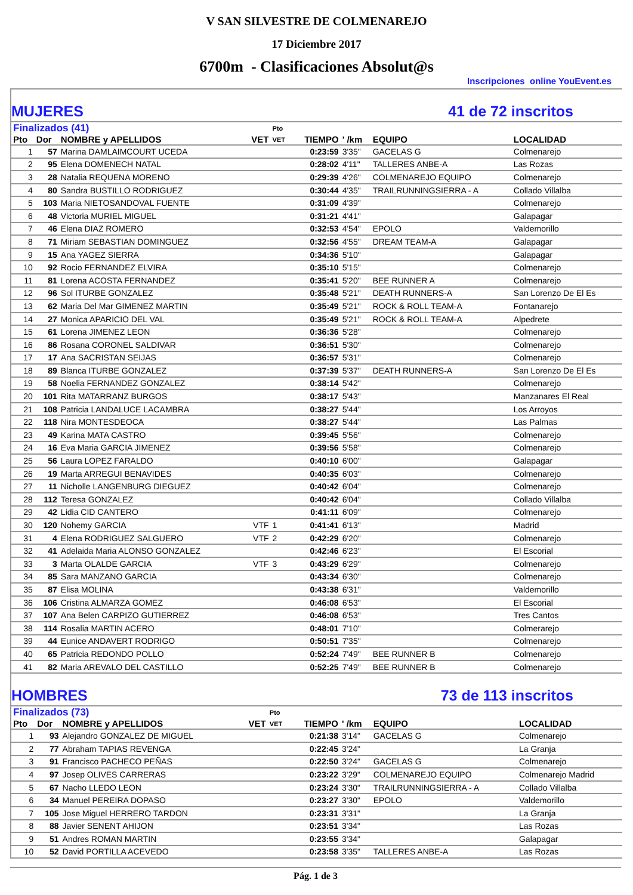V SAN SILVESTRE DE COLMENAREJO
17 Diciembre 2017
6700m - Clasificaciones Absolut@s
Inscripciones online YouEvent.es
MUJERES 41 de 72 inscritos
| Finalizados (41) | | | | Pto | | | | |
| --- | --- | --- | --- | --- | --- | --- | --- | --- |
| Pto | Dor | NOMBRE y APELLIDOS | VET | VET | TIEMPO | ' /km | EQUIPO | LOCALIDAD |
| 1 | 57 | Marina DAMLAIMCOURT UCEDA | | | 0:23:59 | 3'35" | GACELAS G | Colmenarejo |
| 2 | 95 | Elena DOMENECH NATAL | | | 0:28:02 | 4'11" | TALLERES ANBE-A | Las Rozas |
| 3 | 28 | Natalia REQUENA MORENO | | | 0:29:39 | 4'26" | COLMENAREJO EQUIPO | Colmenarejo |
| 4 | 80 | Sandra BUSTILLO RODRIGUEZ | | | 0:30:44 | 4'35" | TRAILRUNNINGSIERRA - A | Collado Villalba |
| 5 | 103 | Maria NIETOSANDOVAL FUENTE | | | 0:31:09 | 4'39" | | Colmenarejo |
| 6 | 48 | Victoria MURIEL MIGUEL | | | 0:31:21 | 4'41" | | Galapagar |
| 7 | 46 | Elena DIAZ ROMERO | | | 0:32:53 | 4'54" | EPOLO | Valdemorillo |
| 8 | 71 | Miriam SEBASTIAN DOMINGUEZ | | | 0:32:56 | 4'55" | DREAM TEAM-A | Galapagar |
| 9 | 15 | Ana YAGEZ SIERRA | | | 0:34:36 | 5'10" | | Galapagar |
| 10 | 92 | Rocio FERNANDEZ ELVIRA | | | 0:35:10 | 5'15" | | Colmenarejo |
| 11 | 81 | Lorena ACOSTA FERNANDEZ | | | 0:35:41 | 5'20" | BEE RUNNER A | Colmenarejo |
| 12 | 96 | Sol ITURBE GONZALEZ | | | 0:35:48 | 5'21" | DEATH RUNNERS-A | San Lorenzo De El Es |
| 13 | 62 | Maria Del Mar GIMENEZ MARTIN | | | 0:35:49 | 5'21" | ROCK & ROLL TEAM-A | Fontanarejo |
| 14 | 27 | Monica APARICIO DEL VAL | | | 0:35:49 | 5'21" | ROCK & ROLL TEAM-A | Alpedrete |
| 15 | 61 | Lorena JIMENEZ LEON | | | 0:36:36 | 5'28" | | Colmenarejo |
| 16 | 86 | Rosana CORONEL SALDIVAR | | | 0:36:51 | 5'30" | | Colmenarejo |
| 17 | 17 | Ana SACRISTAN SEIJAS | | | 0:36:57 | 5'31" | | Colmenarejo |
| 18 | 89 | Blanca ITURBE GONZALEZ | | | 0:37:39 | 5'37" | DEATH RUNNERS-A | San Lorenzo De El Es |
| 19 | 58 | Noelia FERNANDEZ GONZALEZ | | | 0:38:14 | 5'42" | | Colmenarejo |
| 20 | 101 | Rita MATARRANZ BURGOS | | | 0:38:17 | 5'43" | | Manzanares El Real |
| 21 | 108 | Patricia LANDALUCE LACAMBRA | | | 0:38:27 | 5'44" | | Los Arroyos |
| 22 | 118 | Nira MONTESDEOCA | | | 0:38:27 | 5'44" | | Las Palmas |
| 23 | 49 | Karina MATA CASTRO | | | 0:39:45 | 5'56" | | Colmenarejo |
| 24 | 16 | Eva Maria GARCIA JIMENEZ | | | 0:39:56 | 5'58" | | Colmenarejo |
| 25 | 56 | Laura LOPEZ FARALDO | | | 0:40:10 | 6'00" | | Galapagar |
| 26 | 19 | Marta ARREGUI BENAVIDES | | | 0:40:35 | 6'03" | | Colmenarejo |
| 27 | 11 | Nicholle LANGENBURG DIEGUEZ | | | 0:40:42 | 6'04" | | Colmenarejo |
| 28 | 112 | Teresa GONZALEZ | | | 0:40:42 | 6'04" | | Collado Villalba |
| 29 | 42 | Lidia CID CANTERO | | | 0:41:11 | 6'09" | | Colmenarejo |
| 30 | 120 | Nohemy GARCIA | VTF | 1 | 0:41:41 | 6'13" | | Madrid |
| 31 | 4 | Elena RODRIGUEZ SALGUERO | VTF | 2 | 0:42:29 | 6'20" | | Colmenarejo |
| 32 | 41 | Adelaida Maria ALONSO GONZALEZ | | | 0:42:46 | 6'23" | | El Escorial |
| 33 | 3 | Marta OLALDE GARCIA | VTF | 3 | 0:43:29 | 6'29" | | Colmenarejo |
| 34 | 85 | Sara MANZANO GARCIA | | | 0:43:34 | 6'30" | | Colmenarejo |
| 35 | 87 | Elisa MOLINA | | | 0:43:38 | 6'31" | | Valdemorillo |
| 36 | 106 | Cristina ALMARZA GOMEZ | | | 0:46:08 | 6'53" | | El Escorial |
| 37 | 107 | Ana Belen CARPIZO GUTIERREZ | | | 0:46:08 | 6'53" | | Tres Cantos |
| 38 | 114 | Rosalia MARTIN ACERO | | | 0:48:01 | 7'10" | | Colmerarejo |
| 39 | 44 | Eunice ANDAVERT RODRIGO | | | 0:50:51 | 7'35" | | Colmenarejo |
| 40 | 65 | Patricia REDONDO POLLO | | | 0:52:24 | 7'49" | BEE RUNNER B | Colmenarejo |
| 41 | 82 | Maria AREVALO DEL CASTILLO | | | 0:52:25 | 7'49" | BEE RUNNER B | Colmenarejo |
HOMBRES 73 de 113 inscritos
| Finalizados (73) | | | | Pto | | | | |
| --- | --- | --- | --- | --- | --- | --- | --- | --- |
| Pto | Dor | NOMBRE y APELLIDOS | VET | VET | TIEMPO | ' /km | EQUIPO | LOCALIDAD |
| 1 | 93 | Alejandro GONZALEZ DE MIGUEL | | | 0:21:38 | 3'14" | GACELAS G | Colmenarejo |
| 2 | 77 | Abraham TAPIAS REVENGA | | | 0:22:45 | 3'24" | | La Granja |
| 3 | 91 | Francisco PACHECO PEÑAS | | | 0:22:50 | 3'24" | GACELAS G | Colmenarejo |
| 4 | 97 | Josep OLIVES CARRERAS | | | 0:23:22 | 3'29" | COLMENAREJO EQUIPO | Colmenarejo Madrid |
| 5 | 67 | Nacho LLEDO LEON | | | 0:23:24 | 3'30" | TRAILRUNNINGSIERRA - A | Collado Villalba |
| 6 | 34 | Manuel PEREIRA DOPASO | | | 0:23:27 | 3'30" | EPOLO | Valdemorillo |
| 7 | 105 | Jose Miguel HERRERO TARDON | | | 0:23:31 | 3'31" | | La Granja |
| 8 | 88 | Javier SENENT AHIJON | | | 0:23:51 | 3'34" | | Las Rozas |
| 9 | 51 | Andres ROMAN MARTIN | | | 0:23:55 | 3'34" | | Galapagar |
| 10 | 52 | David PORTILLA ACEVEDO | | | 0:23:58 | 3'35" | TALLERES ANBE-A | Las Rozas |
Pág. 1 de 3